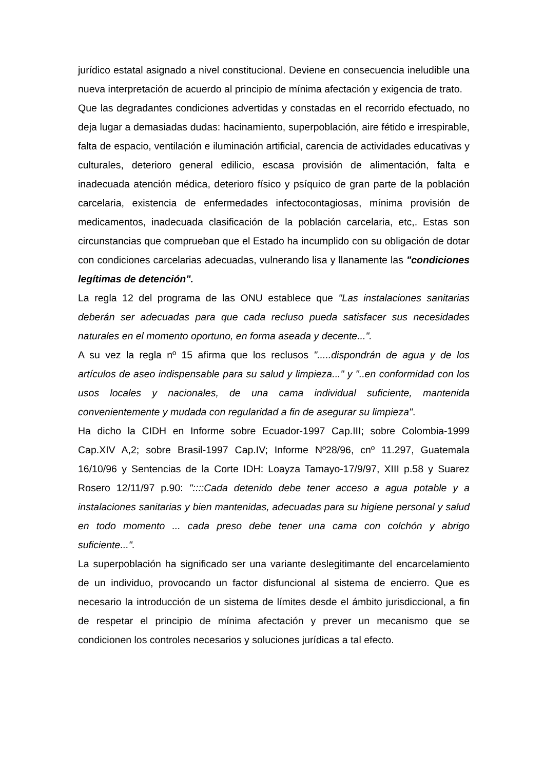jurídico estatal asignado a nivel constitucional. Deviene en consecuencia ineludible una nueva interpretación de acuerdo al principio de mínima afectación y exigencia de trato.
Que las degradantes condiciones advertidas y constadas en el recorrido efectuado, no deja lugar a demasiadas dudas: hacinamiento, superpoblación, aire fétido e irrespirable, falta de espacio, ventilación e iluminación artificial, carencia de actividades educativas y culturales, deterioro general edilicio, escasa provisión de alimentación, falta e inadecuada atención médica, deterioro físico y psíquico de gran parte de la población carcelaria, existencia de enfermedades infectocontagiosas, mínima provisión de medicamentos, inadecuada clasificación de la población carcelaria, etc,. Estas son circunstancias que comprueban que el Estado ha incumplido con su obligación de dotar con condiciones carcelarias adecuadas, vulnerando lisa y llanamente las "condiciones legítimas de detención".
La regla 12 del programa de las ONU establece que "Las instalaciones sanitarias deberán ser adecuadas para que cada recluso pueda satisfacer sus necesidades naturales en el momento oportuno, en forma aseada y decente...".
A su vez la regla nº 15 afirma que los reclusos ".....dispondrán de agua y de los artículos de aseo indispensable para su salud y limpieza..." y "..en conformidad con los usos locales y nacionales, de una cama individual suficiente, mantenida convenientemente y mudada con regularidad a fin de asegurar su limpieza".
Ha dicho la CIDH en Informe sobre Ecuador-1997 Cap.III; sobre Colombia-1999 Cap.XIV A,2; sobre Brasil-1997 Cap.IV; Informe Nº28/96, cnº 11.297, Guatemala 16/10/96 y Sentencias de la Corte IDH: Loayza Tamayo-17/9/97, XIII p.58 y Suarez Rosero 12/11/97 p.90: "::::Cada detenido debe tener acceso a agua potable y a instalaciones sanitarias y bien mantenidas, adecuadas para su higiene personal y salud en todo momento ... cada preso debe tener una cama con colchón y abrigo suficiente...".
La superpoblación ha significado ser una variante deslegitimante del encarcelamiento de un individuo, provocando un factor disfuncional al sistema de encierro. Que es necesario la introducción de un sistema de límites desde el ámbito jurisdiccional, a fin de respetar el principio de mínima afectación y prever un mecanismo que se condicionen los controles necesarios y soluciones jurídicas a tal efecto.